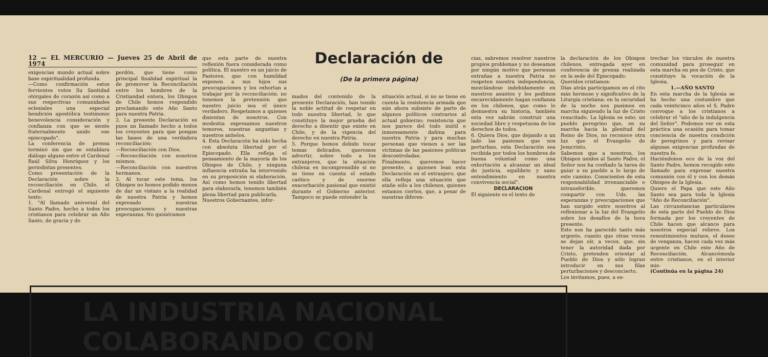12 — EL MERCURIO — Jueves 25 de Abril de 1974
exigencias mundo actual sobre base espiritualidad profunda.
—Como confirmación estos fervientes votos Su Santidad otórgales de corazón así como a sus respectivas comunidades eclesiales una especial bendición apostólica testimonio benevolencia consideración y confianza con que se siente fraternalmente unido ese episcopado".
La conferencia de prensa terminó sin que se entablara diálogo alguno entre el Cardenal Raúl Silva Henríquez y los periodistas presentes.
Como presentación de la Declaración sobre la reconciliación en Chile, el Cardenal entregó el siguiente texto:
1. "Al llamado universal del Santo Padre, hecho a todos los cristianos para celebrar un Año Santo, de gracia y de
perdón, que tiene como principal finalidad espiritual la de promover la Reconciliación entre los hombres de la Cristiandad entera, los Obispos de Chile hemos respondido proclamando este Año Santo para nuestra Patria.
2. La presente Declaración es pues un llamado hecho a todos los creyentes para que pongan las bases de una verdadera reconciliación:
—Reconciliación con Dios.
—Reconciliación con nosotros mismos.
—Reconciliación con nuestros hermanos.
3. Al tocar este tema, los Obispos no hemos podido menos de dar un vistazo a la realidad de nuestra Patria y hemos expresado nuestras preocupaciones y nuestras esperanzas. No quisiéramos
que esta parte de nuestra reflexión fuera considerada como política. El nuestro es un juicio de Pastores, que con humildad exponen a sus hijos sus preocupaciones y los exhortan a trabajar por la reconciliación: no tenemos la pretensión que nuestro juicio sea el único verdadero. Respetamos a quienes disientan de nosotros. Con modestia expresamos nuestros temores, nuestras angustias y nuestros anhelos.
4. Esta Declaración ha sido hecha con absoluta libertad por el Episcopado. Ella refleja el pensamiento de la mayoría de los Obispos de Chile, y ninguna influencia extraña ha intervenido en su proposición ni elaboración. Así como hemos tenido libertad para elaborarla, tenemos también plena libertad para publicarla.
Nuestros Gobernantes, infor-
Declaración de
(De la primera página)
mados del contenido de la presente Declaración, han tenido la noble actitud de respetar en todo nuestra libertad, lo que constituye la mejor prueba del derecho a disentir que existe en Chile, y de la vigencia del derecho en nuestra Patria.
5. Porque hemos debido tocar temas delicados, queremos advertir, sobre todo a los extranjeros, que la situación chilena es incomprensible si no se tiene en cuenta el estado caótico y de enorme exacerbación pasional que existió durante el Gobierno anterior. Tampoco se puede entender la
situación actual, si no se tiene en cuenta la resistencia armada que aún ahora subsiste de parte de algunos políticos contrarios al actual gobierno; resistencia que nos parece del todo inútil e inmensamente dañina para nuestra Patria y para muchas personas que vienen a ser las víctimas de las pasiones políticas descontroladas.
Finalmente, queremos hacer presente, a quienes lean esta Declaración en el extranjero, que ella refleja una situación que atañe sólo a los chilenos, quienes estamos ciertos, que, a pesar de nuestras diferen-
cias, sabremos resolver nuestros propios problemas y no deseamos por ningún motivo que personas extrañas a nuestra Patria no respeten nuestra independencia, mezclándose indebidamente en nuestros asuntos y les pedimos encarecidamente hagan confianza en los chilenos, que como lo demuestra su historia, también esta vez sabrán construir una sociedad libre y respetuosa de los derechos de todos.
6. Quiera Dios, que dejando a un lado las pasiones que nos perturban, esta Declaración sea recibida por todos los hombres de buena voluntad como una exhortación a alcanzar un ideal de justicia, equilibrio y sano entendimiento en nuestra convivencia social".
DECLARACION
El siguiente es el texto de
la declaración de los Obispos chilenos, entregada ayer en conferencia de prensa realizada en la sede del Episcopado:
Queridos cristianos:
Días atrás participamos en el rito más hermoso y significativo de la Liturgia cristiana: en la oscuridad de la noche nos pusimos en marcha siguiendo la luz de Cristo resucitado. La Iglesia es esto: un pueblo peregrino que, en su marcha hacia la plenitud del Reino de Dios, no reconoce otra luz que el Evangelio de Jesucristo.
Sabemos que a nosotros, los Obispos unidos al Santo Padre, el Señor nos ha confiado la tarea de guiar a su pueblo a lo largo de este camino. Conscientes de esta responsabilidad irrenunciable e intransferible, queremos compartir con Uds. las esperanzas y preocupaciones que han surgido entre nosotros al reflexionar a la luz del Evangelio sobre los desafíos de la hora presente.
Esto nos ha parecido tanto más urgente, cuanto que otras voces se dejan oír, a veces, que, sin tener la autoridad dada por Cristo, pretenden orientar al Pueblo de Dios y sólo logran introducir en sus filas perturbaciones y desconcierto.
Los invitamos, pues, a es-
trechar los vínculos de nuestra comunidad para proseguir en esta marcha en pos de Cristo, que constituye la vocación de la Iglesia.
1.—AÑO SANTO
En esta marcha de la Iglesia se ha hecho una costumbre que cada veinticinco años el S. Padre convoque a los cristianos a celebrar el "año de la indulgencia del Señor". Podemos ver en esta práctica una ocasión para tomar conciencia de nuestra condición de peregrinos y para revisar algunas exigencias profundas de nuestra fe.
Haciéndonos eco de la voz del Santo Padre, hemos recogido este llamado para expresar nuestra comunión con él y con los demás Obispos de la Iglesia.
Quiere el Papa que este Año Santo sea para toda la Iglesia "Año de Reconciliación".
Las circunstancias particulares de esta parte del Pueblo de Dios formada por los creyentes de Chile hacen que alcance para nosotros especial relieve. Los resentimientos mutuos, el deseo de venganza, hacen cada vez más urgente en Chile este Año de Reconciliación. Alcancémosla entre cristianos, en el interior mis-
(Continúa en la página 24)
LA INDUSTRIA NACIONAL
COLABORANDO CON